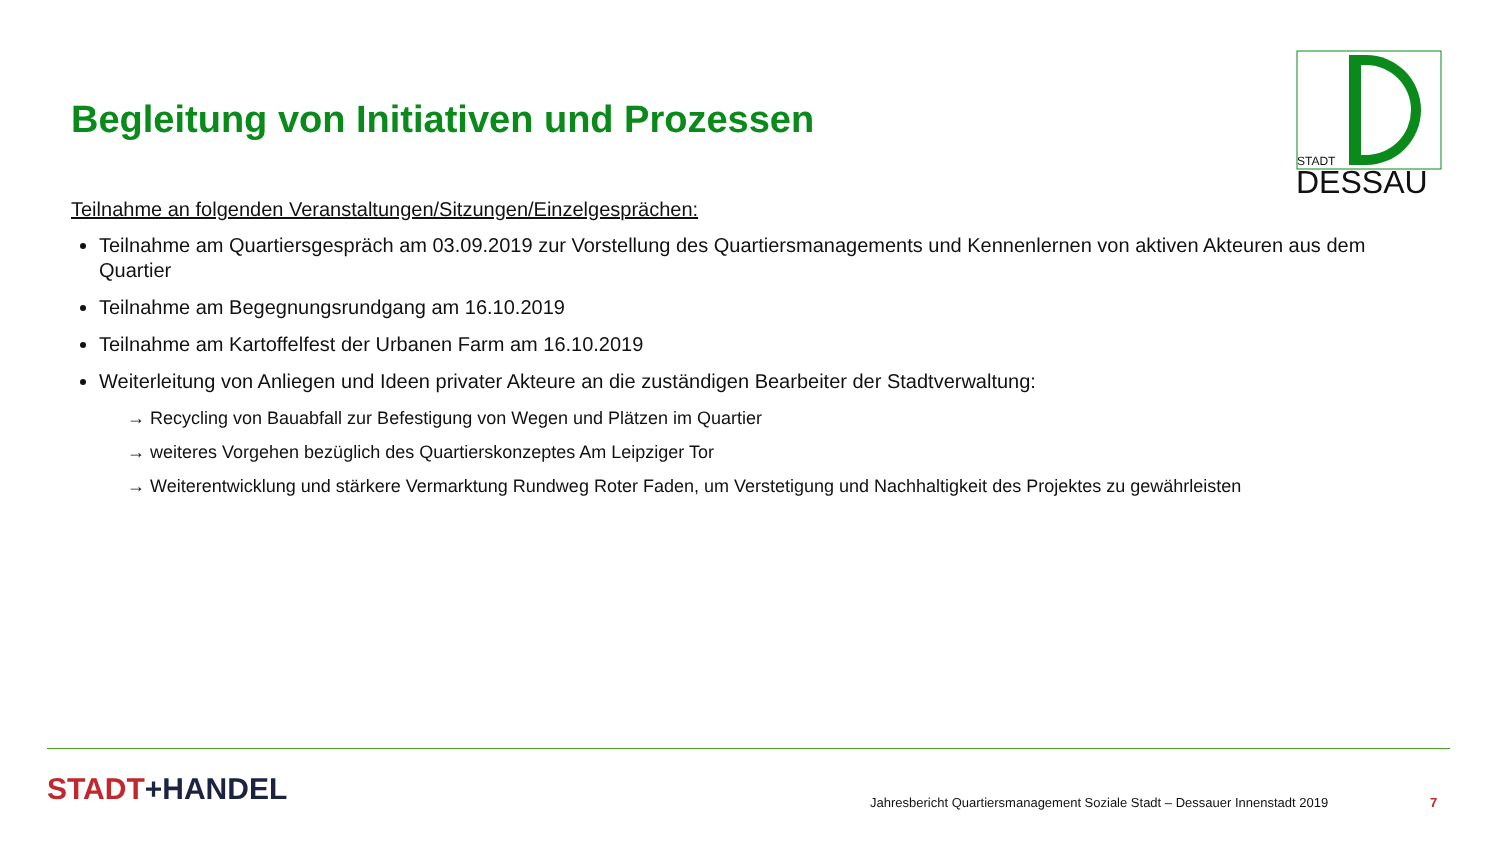Begleitung von Initiativen und Prozessen
STADT
DESSAU
Teilnahme an folgenden Veranstaltungen/Sitzungen/Einzelgesprächen:
Teilnahme am Quartiersgespräch am 03.09.2019 zur Vorstellung des Quartiersmanagements und Kennenlernen von aktiven Akteuren aus dem Quartier
Teilnahme am Begegnungsrundgang am 16.10.2019
Teilnahme am Kartoffelfest der Urbanen Farm am 16.10.2019
Weiterleitung von Anliegen und Ideen privater Akteure an die zuständigen Bearbeiter der Stadtverwaltung:
→ Recycling von Bauabfall zur Befestigung von Wegen und Plätzen im Quartier
→ weiteres Vorgehen bezüglich des Quartierskonzeptes Am Leipziger Tor
→ Weiterentwicklung und stärkere Vermarktung Rundweg Roter Faden, um Verstetigung und Nachhaltigkeit des Projektes zu gewährleisten
STADT+HANDEL
Jahresbericht Quartiersmanagement Soziale Stadt – Dessauer Innenstadt 2019
7